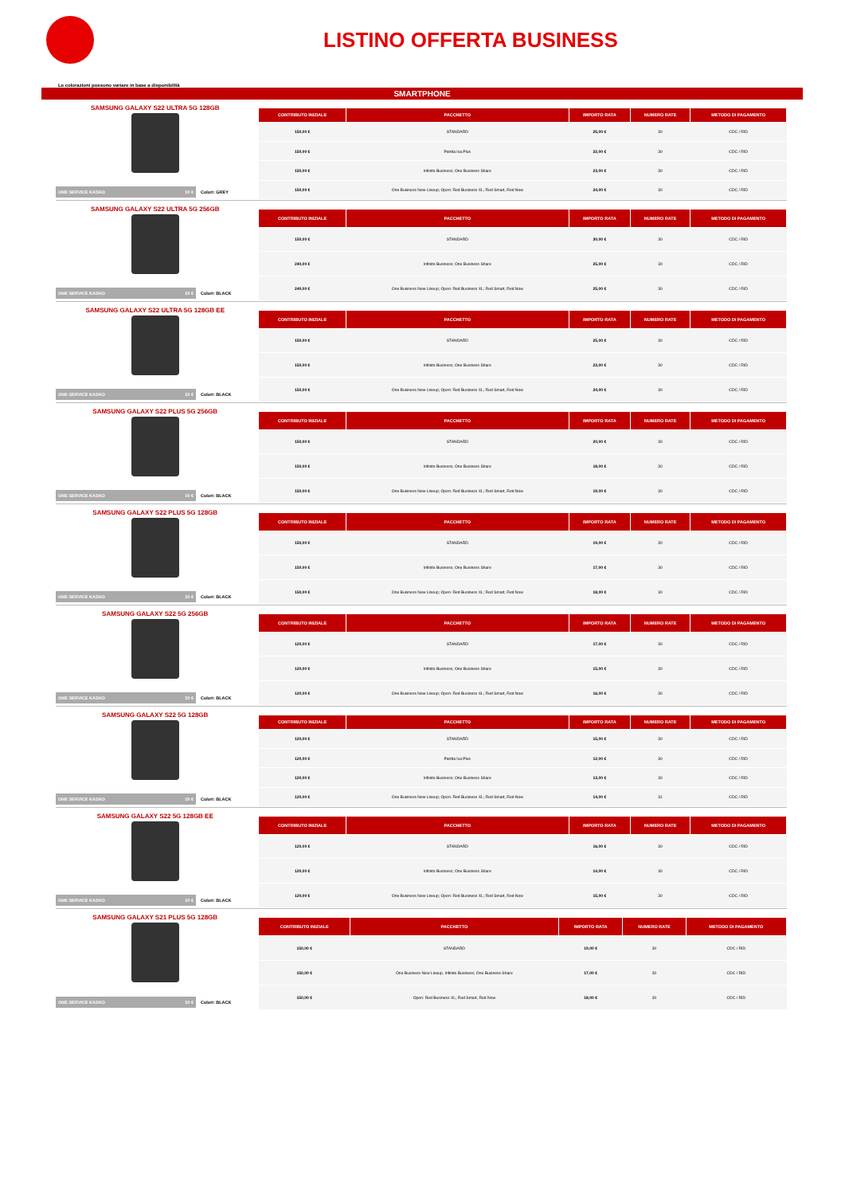LISTINO OFFERTA BUSINESS
Le colorazioni possono variare in base a disponibilità
SMARTPHONE
SAMSUNG GALAXY S22 ULTRA 5G 128GB
ONE SERVICE KASKO 10 € Colori: GREY
| CONTRIBUTO INIZIALE | PACCHETTO | IMPORTO RATA | NUMERO RATE | METODO DI PAGAMENTO |
| --- | --- | --- | --- | --- |
| 150,00 € | STANDARD | 25,00 € | 30 | CDC / RID |
| 150,00 € | Partita Iva Plus | 22,00 € | 30 | CDC / RID |
| 150,00 € | Infinito Business; One Business Share | 23,00 € | 30 | CDC / RID |
| 150,00 € | One Business New Lineup; Open: Red Business XL; Red Smart, Red Now | 24,00 € | 30 | CDC / RID |
SAMSUNG GALAXY S22 ULTRA 5G 256GB
ONE SERVICE KASKO 10 € Colori: BLACK
| CONTRIBUTO INIZIALE | PACCHETTO | IMPORTO RATA | NUMERO RATE | METODO DI PAGAMENTO |
| --- | --- | --- | --- | --- |
| 150,00 € | STANDARD | 30,00 € | 30 | CDC / RID |
| 240,00 € | Infinito Business; One Business Share | 25,00 € | 30 | CDC / RID |
| 240,00 € | One Business New Lineup; Open: Red Business XL; Red Smart, Red Now | 25,00 € | 30 | CDC / RID |
SAMSUNG GALAXY S22 ULTRA 5G 128GB EE
ONE SERVICE KASKO 10 € Colori: BLACK
| CONTRIBUTO INIZIALE | PACCHETTO | IMPORTO RATA | NUMERO RATE | METODO DI PAGAMENTO |
| --- | --- | --- | --- | --- |
| 150,00 € | STANDARD | 25,00 € | 30 | CDC / RID |
| 150,00 € | Infinito Business; One Business Share | 23,00 € | 30 | CDC / RID |
| 150,00 € | One Business New Lineup; Open: Red Business XL; Red Smart, Red Now | 24,00 € | 30 | CDC / RID |
SAMSUNG GALAXY S22 PLUS 5G 256GB
ONE SERVICE KASKO 10 € Colori: BLACK
| CONTRIBUTO INIZIALE | PACCHETTO | IMPORTO RATA | NUMERO RATE | METODO DI PAGAMENTO |
| --- | --- | --- | --- | --- |
| 150,00 € | STANDARD | 20,00 € | 30 | CDC / RID |
| 150,00 € | Infinito Business; One Business Share | 18,00 € | 30 | CDC / RID |
| 150,00 € | One Business New Lineup; Open: Red Business XL; Red Smart, Red Now | 19,00 € | 30 | CDC / RID |
SAMSUNG GALAXY S22 PLUS 5G 128GB
ONE SERVICE KASKO 10 € Colori: BLACK
| CONTRIBUTO INIZIALE | PACCHETTO | IMPORTO RATA | NUMERO RATE | METODO DI PAGAMENTO |
| --- | --- | --- | --- | --- |
| 150,00 € | STANDARD | 19,00 € | 30 | CDC / RID |
| 150,00 € | Infinito Business; One Business Share | 17,00 € | 30 | CDC / RID |
| 150,00 € | One Business New Lineup; Open: Red Business XL; Red Smart, Red Now | 18,00 € | 30 | CDC / RID |
SAMSUNG GALAXY S22 5G 256GB
ONE SERVICE KASKO 10 € Colori: BLACK
| CONTRIBUTO INIZIALE | PACCHETTO | IMPORTO RATA | NUMERO RATE | METODO DI PAGAMENTO |
| --- | --- | --- | --- | --- |
| 120,00 € | STANDARD | 17,00 € | 30 | CDC / RID |
| 120,00 € | Infinito Business; One Business Share | 15,00 € | 30 | CDC / RID |
| 120,00 € | One Business New Lineup; Open: Red Business XL; Red Smart, Red Now | 16,00 € | 30 | CDC / RID |
SAMSUNG GALAXY S22 5G 128GB
ONE SERVICE KASKO 10 € Colori: BLACK
| CONTRIBUTO INIZIALE | PACCHETTO | IMPORTO RATA | NUMERO RATE | METODO DI PAGAMENTO |
| --- | --- | --- | --- | --- |
| 120,00 € | STANDARD | 15,00 € | 30 | CDC / RID |
| 120,00 € | Partita Iva Plus | 12,00 € | 30 | CDC / RID |
| 120,00 € | Infinito Business; One Business Share | 13,00 € | 30 | CDC / RID |
| 120,00 € | One Business New Lineup; Open: Red Business XL; Red Smart, Red Now | 14,00 € | 31 | CDC / RID |
SAMSUNG GALAXY S22 5G 128GB EE
ONE SERVICE KASKO 10 € Colori: BLACK
| CONTRIBUTO INIZIALE | PACCHETTO | IMPORTO RATA | NUMERO RATE | METODO DI PAGAMENTO |
| --- | --- | --- | --- | --- |
| 120,00 € | STANDARD | 16,00 € | 30 | CDC / RID |
| 120,00 € | Infinito Business; One Business Share | 14,00 € | 30 | CDC / RID |
| 120,00 € | One Business New Lineup; Open: Red Business XL; Red Smart, Red Now | 15,00 € | 30 | CDC / RID |
SAMSUNG GALAXY S21 PLUS 5G 128GB
ONE SERVICE KASKO 10 € Colori: BLACK
| CONTRIBUTO INIZIALE | PACCHETTO | IMPORTO RATA | NUMERO RATE | METODO DI PAGAMENTO |
| --- | --- | --- | --- | --- |
| 150,00 € | STANDARD | 19,00 € | 30 | CDC / RID |
| 150,00 € | One Business New Lineup, Infinito Business; One Business Share | 17,00 € | 30 | CDC / RID |
| 150,00 € | Open: Red Business XL; Red Smart, Red Now | 18,00 € | 30 | CDC / RID |